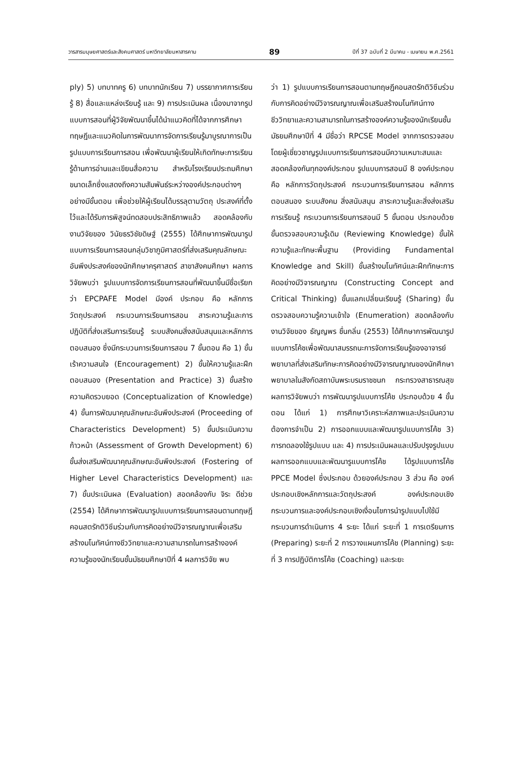วารสารมนุษยศาสตร์และสังคมศาสตร์ มหาวิทยาลัยมหาสารคาม 89 ปีที่ 37 ฉบับที่ 2 มีนาคม - เมษายน พ.ศ.2561
ply) 5) บทบาทครู 6) บทบาทนักเรียน 7) บรรยากาศการเรียนรู้ 8) สื่อและแหล่งเรียนรู้ และ 9) การประเมินผล เนื่องมาจากรูปแบบการสอนที่ผู้วิจัยพัฒนาขึ้นได้นำแนวคิดที่ได้จากการศึกษาทฤษฎีและแนวคิดในการพัฒนาการจัดการเรียนรู้มาบูรณาการเป็นรูปแบบการเรียนการสอน เพื่อพัฒนาผู้เรียนให้เกิดทักษะการเรียนรู้ด้านการอ่านและเขียนสื่อความ สำหรับโรงเรียนประถมศึกษาขนาดเล็กซึ่งแสดงถึงความสัมพันธ์ระหว่างองค์ประกอบต่างๆ อย่างมีขั้นตอน เพื่อช่วยให้ผู้เรียนได้บรรลุตามวัตถุ ประสงค์ที่ตั้งไว้และได้รับการพิสูจน์ทดสอบประสิทธิภาพแล้ว สอดคล้องกับงานวิจัยของ วินัยธรวิชัยดิษฐ์ (2555) ได้ศึกษาการพัฒนารูปแบบการเรียนการสอนกลุ่มวิชาภูมิศาสตร์ที่ส่งเสริมคุณลักษณะอันพึงประสงค์ของนักศึกษาครุศาสตร์ สาขาสังคมศึกษา ผลการวิจัยพบว่า รูปแบบการจัดการเรียนการสอนที่พัฒนาขึ้นมีชื่อเรียกว่า EPCPAFE Model มีองค์ ประกอบ คือ หลักการวัตถุประสงค์ กระบวนการเรียนการสอน สาระความรู้และการปฏิบัติที่ส่งเสริมการเรียนรู้ ระบบสังคมสิ่งสนับสนุนและหลักการตอบสนอง ซึ่งมีกระบวนการเรียนการสอน 7 ขั้นตอน คือ 1) ขั้นเร้าความสนใจ (Encouragement) 2) ขั้นให้ความรู้และฝึกตอบสนอง (Presentation and Practice) 3) ขั้นสร้างความคิดรวบยอด (Conceptualization of Knowledge) 4) ขั้นการพัฒนาคุณลักษณะอันพึงประสงค์ (Proceeding of Characteristics Development) 5) ขั้นประเมินความก้าวหน้า (Assessment of Growth Development) 6) ขั้นส่งเสริมพัฒนาคุณลักษณะอันพึงประสงค์ (Fostering of Higher Level Characteristics Development) และ 7) ขั้นประเมินผล (Evaluation) สอดคล้องกับ จิระ ดีช่วย (2554) ได้ศึกษาการพัฒนารูปแบบการเรียนการสอนตามทฤษฎีคอนสตรักติวิซึมร่วมกับการคิดอย่างมีวิจารณญาณเพื่อเสริมสร้างมโนทัศน์ทางชีววิทยาและความสามารถในการสร้างองค์ความรู้ของนักเรียนชั้นมัธยมศึกษาปีที่ 4 ผลการวิจัย พบ
ว่า 1) รูปแบบการเรียนการสอนตามทฤษฎีคอนสตรักติวิซึมร่วมกับการคิดอย่างมีวิจารณญาณเพื่อเสริมสร้างมโนทัศน์ทางชีววิทยาและความสามารถในการสร้างองค์ความรู้ของนักเรียนชั้นมัธยมศึกษาปีที่ 4 มีชื่อว่า RPCSE Model จากการตรวจสอบโดยผู้เชี่ยวชาญรูปแบบการเรียนการสอนมีความเหมาะสมและสอดคล้องกันทุกองค์ประกอบ รูปแบบการสอนมี 8 องค์ประกอบ คือ หลักการวัตถุประสงค์ กระบวนการเรียนการสอน หลักการตอบสนอง ระบบสังคม สิ่งสนับสนุน สาระความรู้และสิ่งส่งเสริมการเรียนรู้ กระบวนการเรียนการสอนมี 5 ขั้นตอน ประกอบด้วย ขั้นตรวจสอบความรู้เดิม (Reviewing Knowledge) ขั้นให้ความรู้และทักษะพื้นฐาน (Providing Fundamental Knowledge and Skill) ขั้นสร้างมโนทัศน์และฝึกทักษะการคิดอย่างมีวิจารณญาณ (Constructing Concept and Critical Thinking) ขั้นแลกเปลี่ยนเรียนรู้ (Sharing) ขั้นตรวจสอบความรู้ความเข้าใจ (Enumeration) สอดคล้องกับงานวิจัยของ ธัญญพร ชื่นกลิ่น (2553) ได้ศึกษาการพัฒนารูปแบบการโค้ชเพื่อพัฒนาสมรรถนะการจัดการเรียนรู้ของอาจารย์พยาบาลที่ส่งเสริมทักษะการคิดอย่างมีวิจารณญาณของนักศึกษาพยาบาลในสังกัดสถาบันพระบรมราชชนก กระทรวงสาธารณสุข ผลการวิจัยพบว่า การพัฒนารูปแบบการโค้ช ประกอบด้วย 4 ขั้นตอน ได้แก่ 1) การศึกษาวิเคราะห์สภาพและประเมินความต้องการจำเป็น 2) การออกแบบและพัฒนารูปแบบการโค้ช 3) การทดลองใช้รูปแบบ และ 4) การประเมินผลและปรับปรุงรูปแบบผลการออกแบบและพัฒนารูแบบการโค้ช ได้รูปแบบการโค้ช PPCE Model ซึ่งประกอบ ด้วยองค์ประกอบ 3 ส่วน คือ องค์ประกอบเชิงหลักการและวัตถุประสงค์ องค์ประกอบเชิงกระบวนการและองค์ประกอบเชิงเงื่อนไขการนำรูปแบบไปใช้มีกระบวนการดำเนินการ 4 ระยะ ได้แก่ ระยะที่ 1 การเตรียมการ (Preparing) ระยะที่ 2 การวางแผนการโค้ช (Planning) ระยะที่ 3 การปฏิบัติการโค้ช (Coaching) และระยะ